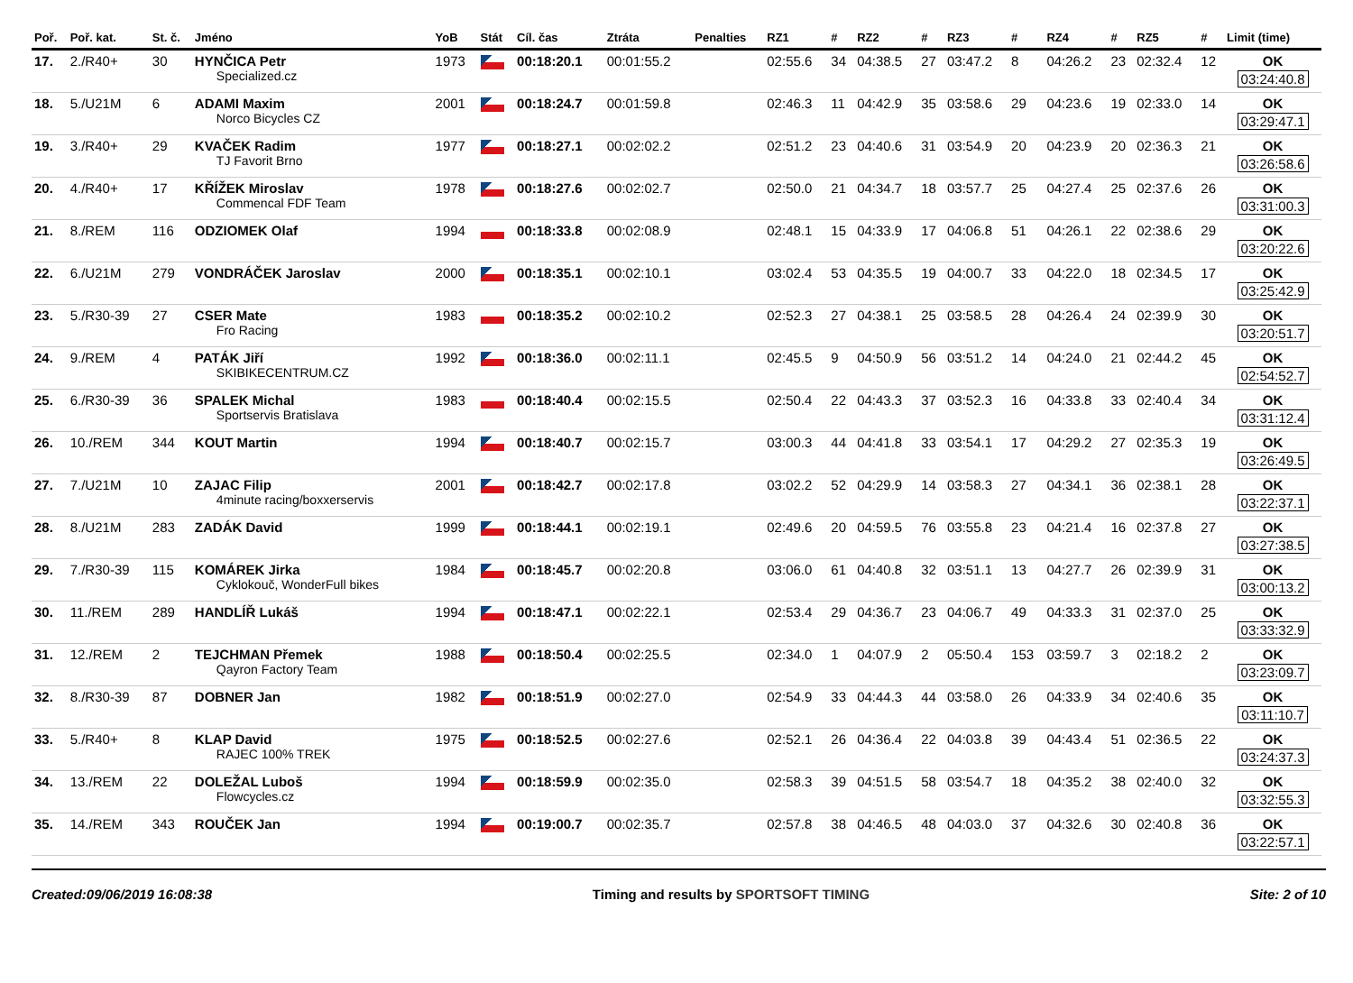| Poř. | Poř. kat. | St. č. | Jméno | YoB | Stát | Cíl. čas | Ztráta | Penalties | RZ1 | # | RZ2 | # | RZ3 | # | RZ4 | # | RZ5 | # | Limit (time) |
| --- | --- | --- | --- | --- | --- | --- | --- | --- | --- | --- | --- | --- | --- | --- | --- | --- | --- | --- | --- |
| 17. | 2./R40+ | 30 | HYNČICA Petr Specialized.cz | 1973 | | 00:18:20.1 | 00:01:55.2 | | 02:55.6 | 34 | 04:38.5 | 27 | 03:47.2 | 8 | 04:26.2 | 23 | 02:32.4 | 12 | OK 03:24:40.8 |
| 18. | 5./U21M | 6 | ADAMI Maxim Norco Bicycles CZ | 2001 | | 00:18:24.7 | 00:01:59.8 | | 02:46.3 | 11 | 04:42.9 | 35 | 03:58.6 | 29 | 04:23.6 | 19 | 02:33.0 | 14 | OK 03:29:47.1 |
| 19. | 3./R40+ | 29 | KVAČEK Radim TJ Favorit Brno | 1977 | | 00:18:27.1 | 00:02:02.2 | | 02:51.2 | 23 | 04:40.6 | 31 | 03:54.9 | 20 | 04:23.9 | 20 | 02:36.3 | 21 | OK 03:26:58.6 |
| 20. | 4./R40+ | 17 | KŘÍŽEK Miroslav Commencal FDF Team | 1978 | | 00:18:27.6 | 00:02:02.7 | | 02:50.0 | 21 | 04:34.7 | 18 | 03:57.7 | 25 | 04:27.4 | 25 | 02:37.6 | 26 | OK 03:31:00.3 |
| 21. | 8./REM | 116 | ODZIOMEK Olaf | 1994 | | 00:18:33.8 | 00:02:08.9 | | 02:48.1 | 15 | 04:33.9 | 17 | 04:06.8 | 51 | 04:26.1 | 22 | 02:38.6 | 29 | OK 03:20:22.6 |
| 22. | 6./U21M | 279 | VONDRÁČEK Jaroslav | 2000 | | 00:18:35.1 | 00:02:10.1 | | 03:02.4 | 53 | 04:35.5 | 19 | 04:00.7 | 33 | 04:22.0 | 18 | 02:34.5 | 17 | OK 03:25:42.9 |
| 23. | 5./R30-39 | 27 | CSER Mate Fro Racing | 1983 | | 00:18:35.2 | 00:02:10.2 | | 02:52.3 | 27 | 04:38.1 | 25 | 03:58.5 | 28 | 04:26.4 | 24 | 02:39.9 | 30 | OK 03:20:51.7 |
| 24. | 9./REM | 4 | PATÁK Jiří SKIBIKECENTRUM.CZ | 1992 | | 00:18:36.0 | 00:02:11.1 | | 02:45.5 | 9 | 04:50.9 | 56 | 03:51.2 | 14 | 04:24.0 | 21 | 02:44.2 | 45 | OK 02:54:52.7 |
| 25. | 6./R30-39 | 36 | SPALEK Michal Sportservis Bratislava | 1983 | | 00:18:40.4 | 00:02:15.5 | | 02:50.4 | 22 | 04:43.3 | 37 | 03:52.3 | 16 | 04:33.8 | 33 | 02:40.4 | 34 | OK 03:31:12.4 |
| 26. | 10./REM | 344 | KOUT Martin | 1994 | | 00:18:40.7 | 00:02:15.7 | | 03:00.3 | 44 | 04:41.8 | 33 | 03:54.1 | 17 | 04:29.2 | 27 | 02:35.3 | 19 | OK 03:26:49.5 |
| 27. | 7./U21M | 10 | ZAJAC Filip 4minute racing/boxxerservis | 2001 | | 00:18:42.7 | 00:02:17.8 | | 03:02.2 | 52 | 04:29.9 | 14 | 03:58.3 | 27 | 04:34.1 | 36 | 02:38.1 | 28 | OK 03:22:37.1 |
| 28. | 8./U21M | 283 | ZADÁK David | 1999 | | 00:18:44.1 | 00:02:19.1 | | 02:49.6 | 20 | 04:59.5 | 76 | 03:55.8 | 23 | 04:21.4 | 16 | 02:37.8 | 27 | OK 03:27:38.5 |
| 29. | 7./R30-39 | 115 | KOMÁREK Jirka Cyklokouč, WonderFull bikes | 1984 | | 00:18:45.7 | 00:02:20.8 | | 03:06.0 | 61 | 04:40.8 | 32 | 03:51.1 | 13 | 04:27.7 | 26 | 02:39.9 | 31 | OK 03:00:13.2 |
| 30. | 11./REM | 289 | HANDLÍŘ Lukáš | 1994 | | 00:18:47.1 | 00:02:22.1 | | 02:53.4 | 29 | 04:36.7 | 23 | 04:06.7 | 49 | 04:33.3 | 31 | 02:37.0 | 25 | OK 03:33:32.9 |
| 31. | 12./REM | 2 | TEJCHMAN Přemek Qayron Factory Team | 1988 | | 00:18:50.4 | 00:02:25.5 | | 02:34.0 | 1 | 04:07.9 | 2 | 05:50.4 | 153 | 03:59.7 | 3 | 02:18.2 | 2 | OK 03:23:09.7 |
| 32. | 8./R30-39 | 87 | DOBNER Jan | 1982 | | 00:18:51.9 | 00:02:27.0 | | 02:54.9 | 33 | 04:44.3 | 44 | 03:58.0 | 26 | 04:33.9 | 34 | 02:40.6 | 35 | OK 03:11:10.7 |
| 33. | 5./R40+ | 8 | KLAP David RAJEC 100% TREK | 1975 | | 00:18:52.5 | 00:02:27.6 | | 02:52.1 | 26 | 04:36.4 | 22 | 04:03.8 | 39 | 04:43.4 | 51 | 02:36.5 | 22 | OK 03:24:37.3 |
| 34. | 13./REM | 22 | DOLEŽAL Luboš Flowcycles.cz | 1994 | | 00:18:59.9 | 00:02:35.0 | | 02:58.3 | 39 | 04:51.5 | 58 | 03:54.7 | 18 | 04:35.2 | 38 | 02:40.0 | 32 | OK 03:32:55.3 |
| 35. | 14./REM | 343 | ROUČEK Jan | 1994 | | 00:19:00.7 | 00:02:35.7 | | 02:57.8 | 38 | 04:46.5 | 48 | 04:03.0 | 37 | 04:32.6 | 30 | 02:40.8 | 36 | OK 03:22:57.1 |
Created:09/06/2019 16:08:38 Timing and results by SPORTSOFT TIMING Site: 2 of 10